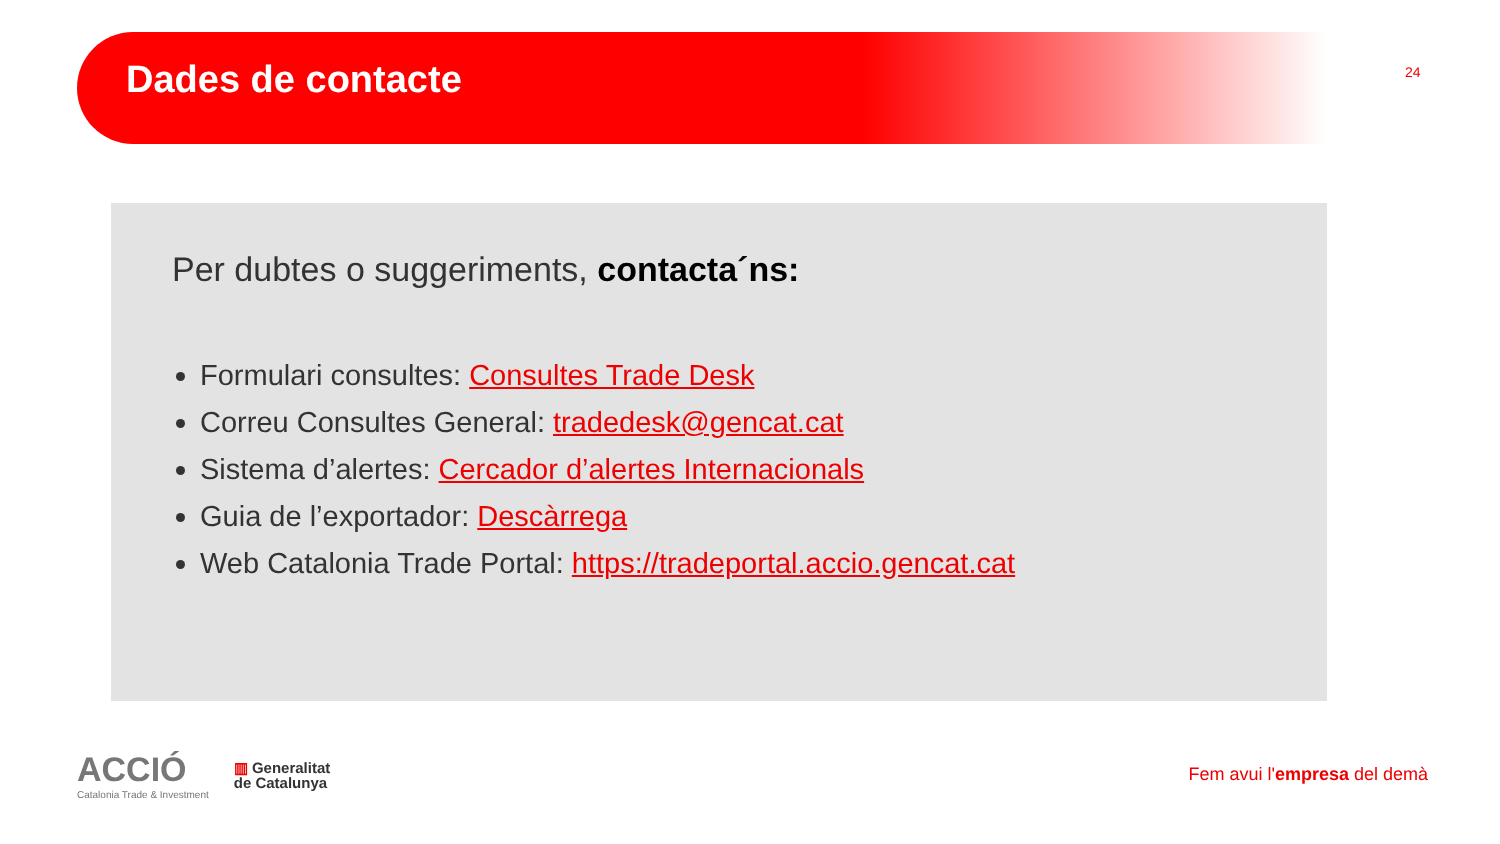Dades de contacte 24
Per dubtes o suggeriments, contacta´ns:
Formulari consultes: Consultes Trade Desk
Correu Consultes General: tradedesk@gencat.cat
Sistema d’alertes: Cercador d’alertes Internacionals
Guia de l’exportador: Descàrrega
Web Catalonia Trade Portal: https://tradeportal.accio.gencat.cat
ACCIÓ
Catalonia Trade & Investment
▥ Generalitat
de Catalunya
Fem avui l'empresa del demà